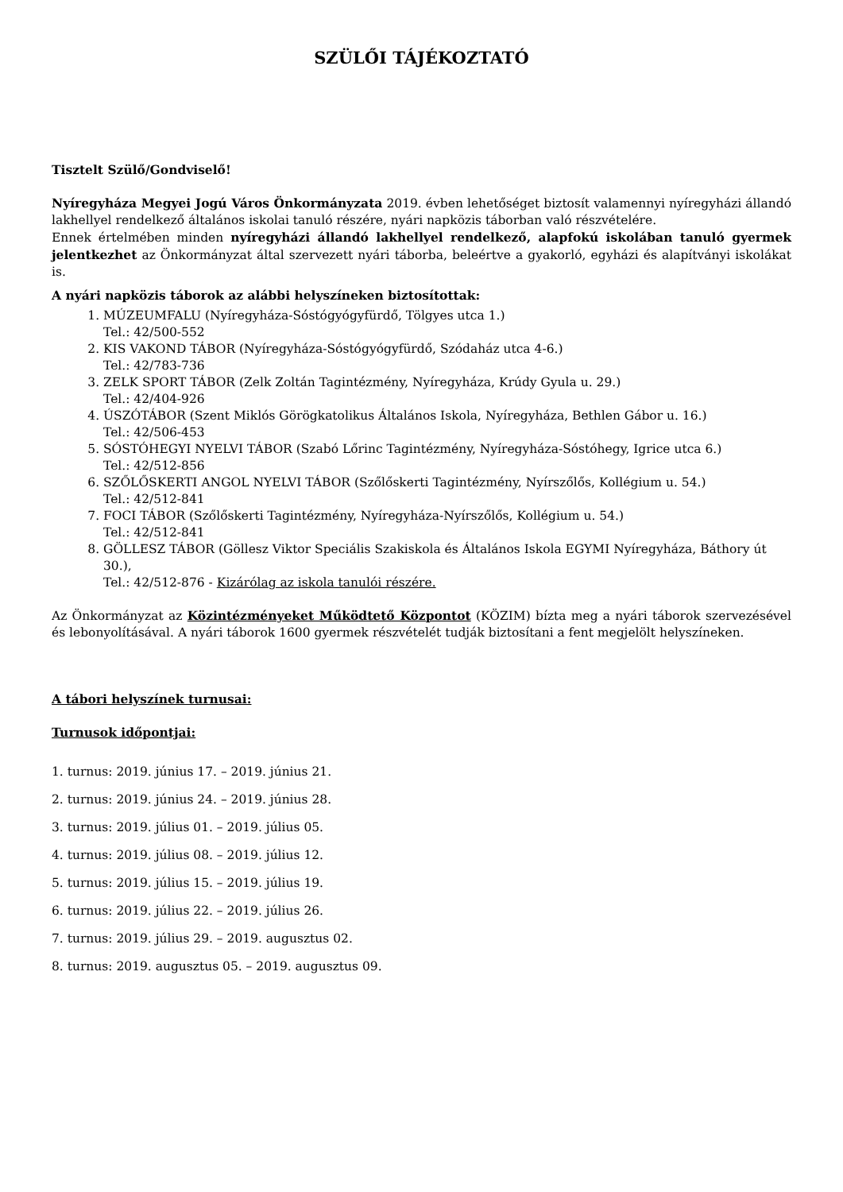SZÜLŐI TÁJÉKOZTATÓ
Tisztelt Szülő/Gondviselő!
Nyíregyháza Megyei Jogú Város Önkormányzata 2019. évben lehetőséget biztosít valamennyi nyíregyházi állandó lakhellyel rendelkező általános iskolai tanuló részére, nyári napközis táborban való részvételére.
Ennek értelmében minden nyíregyházi állandó lakhellyel rendelkező, alapfokú iskolában tanuló gyermek jelentkezhet az Önkormányzat által szervezett nyári táborba, beleértve a gyakorló, egyházi és alapítványi iskolákat is.
A nyári napközis táborok az alábbi helyszíneken biztosítottak:
1. MÚZEUMFALU (Nyíregyháza-Sóstógyógyfürdő, Tölgyes utca 1.)
Tel.: 42/500-552
2. KIS VAKOND TÁBOR (Nyíregyháza-Sóstógyógyfürdő, Szódaház utca 4-6.)
Tel.: 42/783-736
3. ZELK SPORT TÁBOR (Zelk Zoltán Tagintézmény, Nyíregyháza, Krúdy Gyula u. 29.)
Tel.: 42/404-926
4. ÚSZÓTÁBOR (Szent Miklós Görögkatolikus Általános Iskola, Nyíregyháza, Bethlen Gábor u. 16.)
Tel.: 42/506-453
5. SÓSTÓHEGYI NYELVI TÁBOR (Szabó Lőrinc Tagintézmény, Nyíregyháza-Sóstóhegy, Igrice utca 6.)
Tel.: 42/512-856
6. SZŐLŐSKERTI ANGOL NYELVI TÁBOR (Szőlőskerti Tagintézmény, Nyírszőlős, Kollégium u. 54.)
Tel.: 42/512-841
7. FOCI TÁBOR (Szőlőskerti Tagintézmény, Nyíregyháza-Nyírszőlős, Kollégium u. 54.)
Tel.: 42/512-841
8. GÖLLESZ TÁBOR (Göllesz Viktor Speciális Szakiskola és Általános Iskola EGYMI Nyíregyháza, Báthory út 30.),
Tel.: 42/512-876 - Kizárólag az iskola tanulói részére.
Az Önkormányzat az Közintézményeket Működtető Központot (KÖZIM) bízta meg a nyári táborok szervezésével és lebonyolításával. A nyári táborok 1600 gyermek részvételét tudják biztosítani a fent megjelölt helyszíneken.
A tábori helyszínek turnusai:
Turnusok időpontjai:
1. turnus: 2019. június 17. – 2019. június 21.
2. turnus: 2019. június 24. – 2019. június 28.
3. turnus: 2019. július 01. – 2019. július 05.
4. turnus: 2019. július 08. – 2019. július 12.
5. turnus: 2019. július 15. – 2019. július 19.
6. turnus: 2019. július 22. – 2019. július 26.
7. turnus: 2019. július 29. – 2019. augusztus 02.
8. turnus: 2019. augusztus 05. – 2019. augusztus 09.